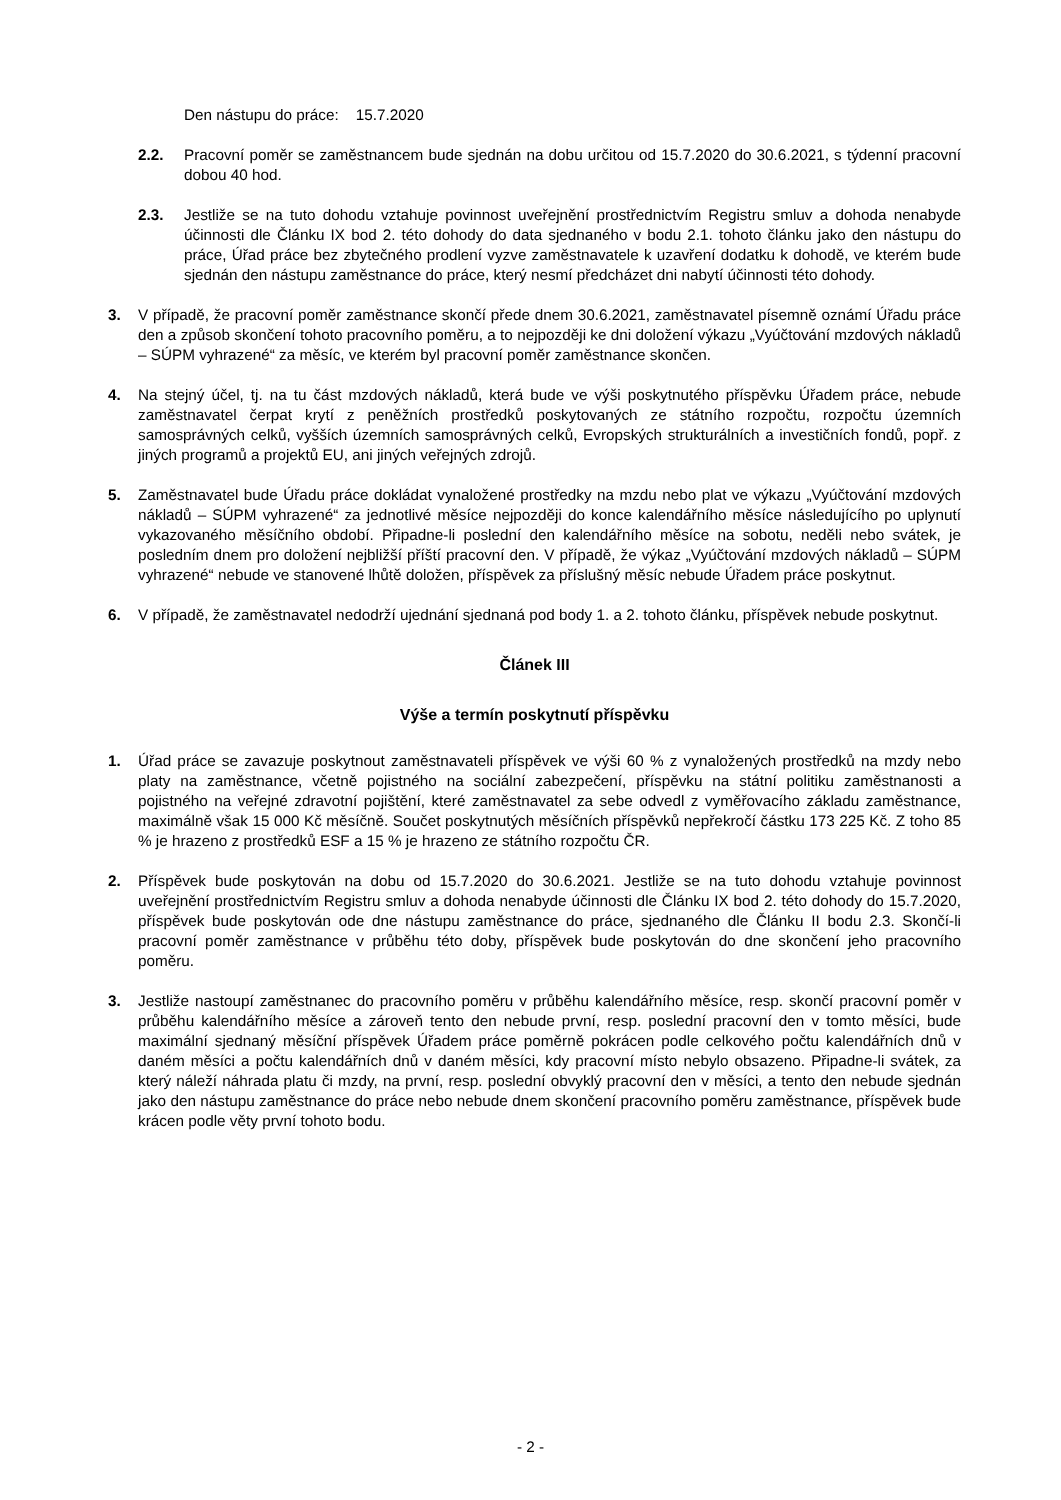Den nástupu do práce: 15.7.2020
2.2. Pracovní poměr se zaměstnancem bude sjednán na dobu určitou od 15.7.2020 do 30.6.2021, s týdenní pracovní dobou 40 hod.
2.3. Jestliže se na tuto dohodu vztahuje povinnost uveřejnění prostřednictvím Registru smluv a dohoda nenabyde účinnosti dle Článku IX bod 2. této dohody do data sjednaného v bodu 2.1. tohoto článku jako den nástupu do práce, Úřad práce bez zbytečného prodlení vyzve zaměstnavatele k uzavření dodatku k dohodě, ve kterém bude sjednán den nástupu zaměstnance do práce, který nesmí předcházet dni nabytí účinnosti této dohody.
3. V případě, že pracovní poměr zaměstnance skončí přede dnem 30.6.2021, zaměstnavatel písemně oznámí Úřadu práce den a způsob skončení tohoto pracovního poměru, a to nejpozději ke dni doložení výkazu „Vyúčtování mzdových nákladů – SÚPM vyhrazené“ za měsíc, ve kterém byl pracovní poměr zaměstnance skončen.
4. Na stejný účel, tj. na tu část mzdových nákladů, která bude ve výši poskytnutého příspěvku Úřadem práce, nebude zaměstnavatel čerpat krytí z peněžních prostředků poskytovaných ze státního rozpočtu, rozpočtu územních samosprávných celků, vyšších územních samosprávných celků, Evropských strukturálních a investičních fondů, popř. z jiných programů a projektů EU, ani jiných veřejných zdrojů.
5. Zaměstnavatel bude Úřadu práce dokládat vynaložené prostředky na mzdu nebo plat ve výkazu „Vyúčtování mzdových nákladů – SÚPM vyhrazené“ za jednotlivé měsíce nejpozději do konce kalendářního měsíce následujícího po uplynutí vykazovaného měsíčního období. Připadne-li poslední den kalendářního měsíce na sobotu, neděli nebo svátek, je posledním dnem pro doložení nejbližší příští pracovní den. V případě, že výkaz „Vyúčtování mzdových nákladů – SÚPM vyhrazené“ nebude ve stanovené lhůtě doložen, příspěvek za příslušný měsíc nebude Úřadem práce poskytnut.
6. V případě, že zaměstnavatel nedodrží ujednání sjednaná pod body 1. a 2. tohoto článku, příspěvek nebude poskytnut.
Článek III
Výše a termín poskytnutí příspěvku
1. Úřad práce se zavazuje poskytnout zaměstnavateli příspěvek ve výši 60 % z vynaložených prostředků na mzdy nebo platy na zaměstnance, včetně pojistného na sociální zabezpečení, příspěvku na státní politiku zaměstnanosti a pojistného na veřejné zdravotní pojištění, které zaměstnavatel za sebe odvedl z vyměřovacího základu zaměstnance, maximálně však 15 000 Kč měsíčně. Součet poskytnutých měsíčních příspěvků nepřekročí částku 173 225 Kč. Z toho 85 % je hrazeno z prostředků ESF a 15 % je hrazeno ze státního rozpočtu ČR.
2. Příspěvek bude poskytován na dobu od 15.7.2020 do 30.6.2021. Jestliže se na tuto dohodu vztahuje povinnost uveřejnění prostřednictvím Registru smluv a dohoda nenabyde účinnosti dle Článku IX bod 2. této dohody do 15.7.2020, příspěvek bude poskytován ode dne nástupu zaměstnance do práce, sjednaného dle Článku II bodu 2.3. Skončí-li pracovní poměr zaměstnance v průběhu této doby, příspěvek bude poskytován do dne skončení jeho pracovního poměru.
3. Jestliže nastoupí zaměstnanec do pracovního poměru v průběhu kalendářního měsíce, resp. skončí pracovní poměr v průběhu kalendářního měsíce a zároveň tento den nebude první, resp. poslední pracovní den v tomto měsíci, bude maximální sjednaný měsíční příspěvek Úřadem práce poměrně pokrácen podle celkového počtu kalendářních dnů v daném měsíci a počtu kalendářních dnů v daném měsíci, kdy pracovní místo nebylo obsazeno. Připadne-li svátek, za který náleží náhrada platu či mzdy, na první, resp. poslední obvyklý pracovní den v měsíci, a tento den nebude sjednán jako den nástupu zaměstnance do práce nebo nebude dnem skončení pracovního poměru zaměstnance, příspěvek bude krácen podle věty první tohoto bodu.
- 2 -